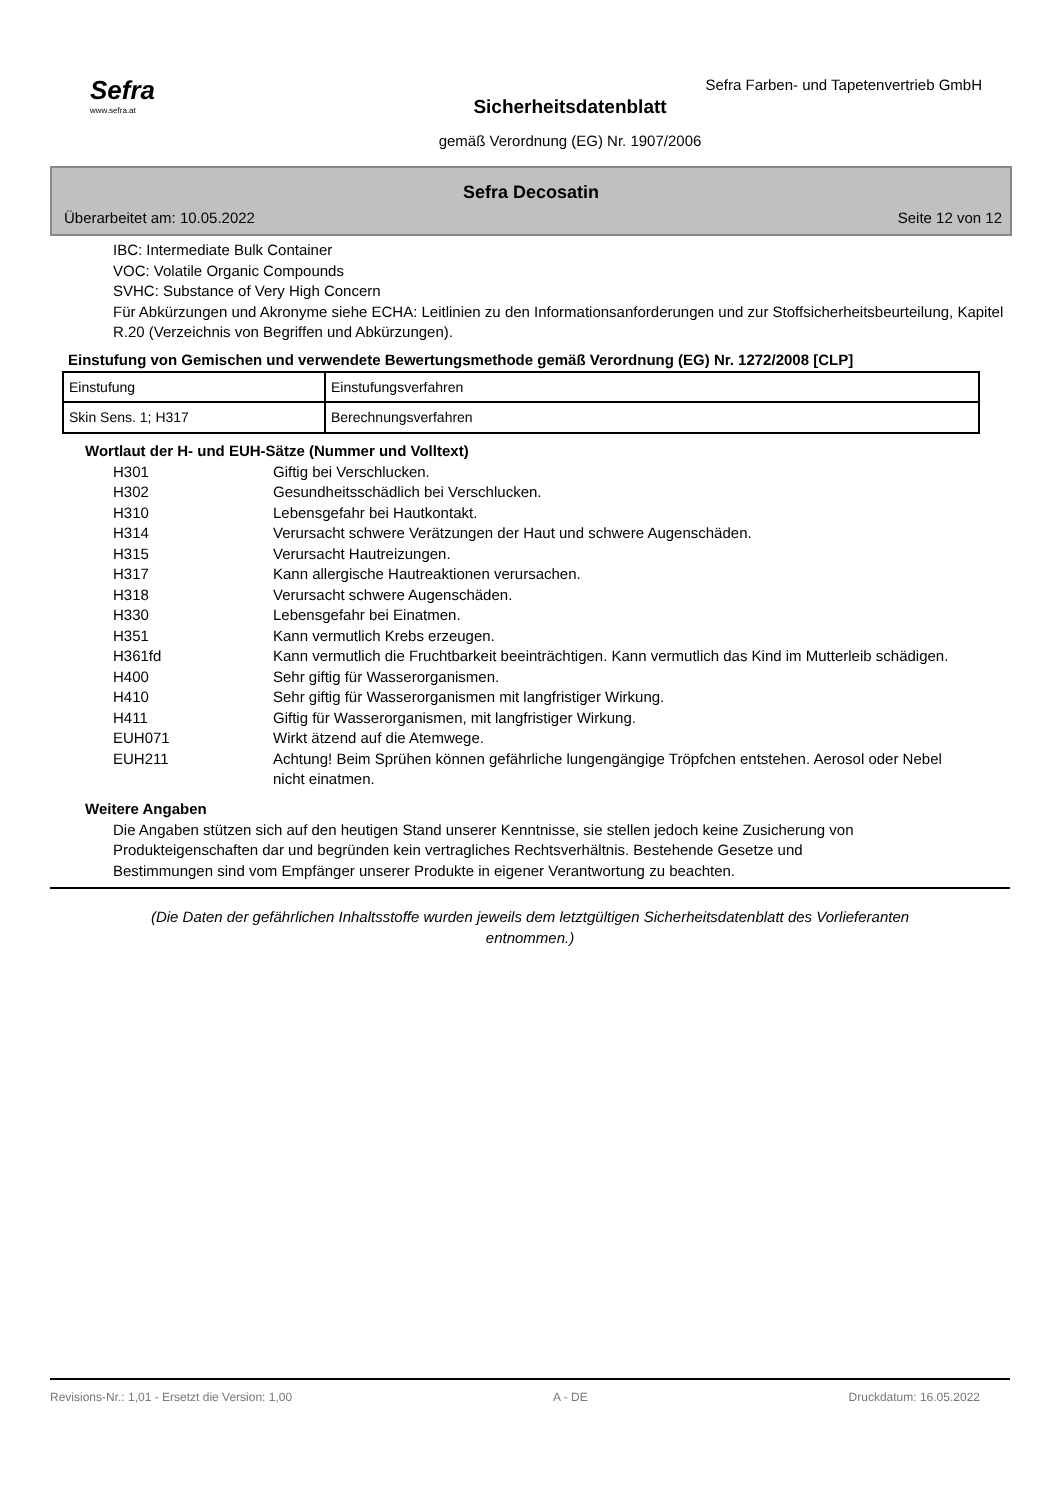Sefra
www.sefra.at
Sefra Farben- und Tapetenvertrieb GmbH
Sicherheitsdatenblatt
gemäß Verordnung (EG) Nr. 1907/2006
Sefra Decosatin
Überarbeitet am: 10.05.2022 Seite 12 von 12
IBC: Intermediate Bulk Container
VOC: Volatile Organic Compounds
SVHC: Substance of Very High Concern
Für Abkürzungen und Akronyme siehe ECHA: Leitlinien zu den Informationsanforderungen und zur Stoffsicherheitsbeurteilung, Kapitel R.20 (Verzeichnis von Begriffen und Abkürzungen).
Einstufung von Gemischen und verwendete Bewertungsmethode gemäß Verordnung (EG) Nr. 1272/2008 [CLP]
| Einstufung | Einstufungsverfahren |
| Skin Sens. 1; H317 | Berechnungsverfahren |
Wortlaut der H- und EUH-Sätze (Nummer und Volltext)
| H301 | Giftig bei Verschlucken. |
| H302 | Gesundheitsschädlich bei Verschlucken. |
| H310 | Lebensgefahr bei Hautkontakt. |
| H314 | Verursacht schwere Verätzungen der Haut und schwere Augenschäden. |
| H315 | Verursacht Hautreizungen. |
| H317 | Kann allergische Hautreaktionen verursachen. |
| H318 | Verursacht schwere Augenschäden. |
| H330 | Lebensgefahr bei Einatmen. |
| H351 | Kann vermutlich Krebs erzeugen. |
| H361fd | Kann vermutlich die Fruchtbarkeit beeinträchtigen. Kann vermutlich das Kind im Mutterleib schädigen. |
| H400 | Sehr giftig für Wasserorganismen. |
| H410 | Sehr giftig für Wasserorganismen mit langfristiger Wirkung. |
| H411 | Giftig für Wasserorganismen, mit langfristiger Wirkung. |
| EUH071 | Wirkt ätzend auf die Atemwege. |
| EUH211 | Achtung! Beim Sprühen können gefährliche lungengängige Tröpfchen entstehen. Aerosol oder Nebel nicht einatmen. |
Weitere Angaben
Die Angaben stützen sich auf den heutigen Stand unserer Kenntnisse, sie stellen jedoch keine Zusicherung von Produkteigenschaften dar und begründen kein vertragliches Rechtsverhältnis. Bestehende Gesetze und Bestimmungen sind vom Empfänger unserer Produkte in eigener Verantwortung zu beachten.
(Die Daten der gefährlichen Inhaltsstoffe wurden jeweils dem letztgültigen Sicherheitsdatenblatt des Vorlieferanten entnommen.)
Revisions-Nr.: 1,01 - Ersetzt die Version: 1,00 A - DE Druckdatum: 16.05.2022